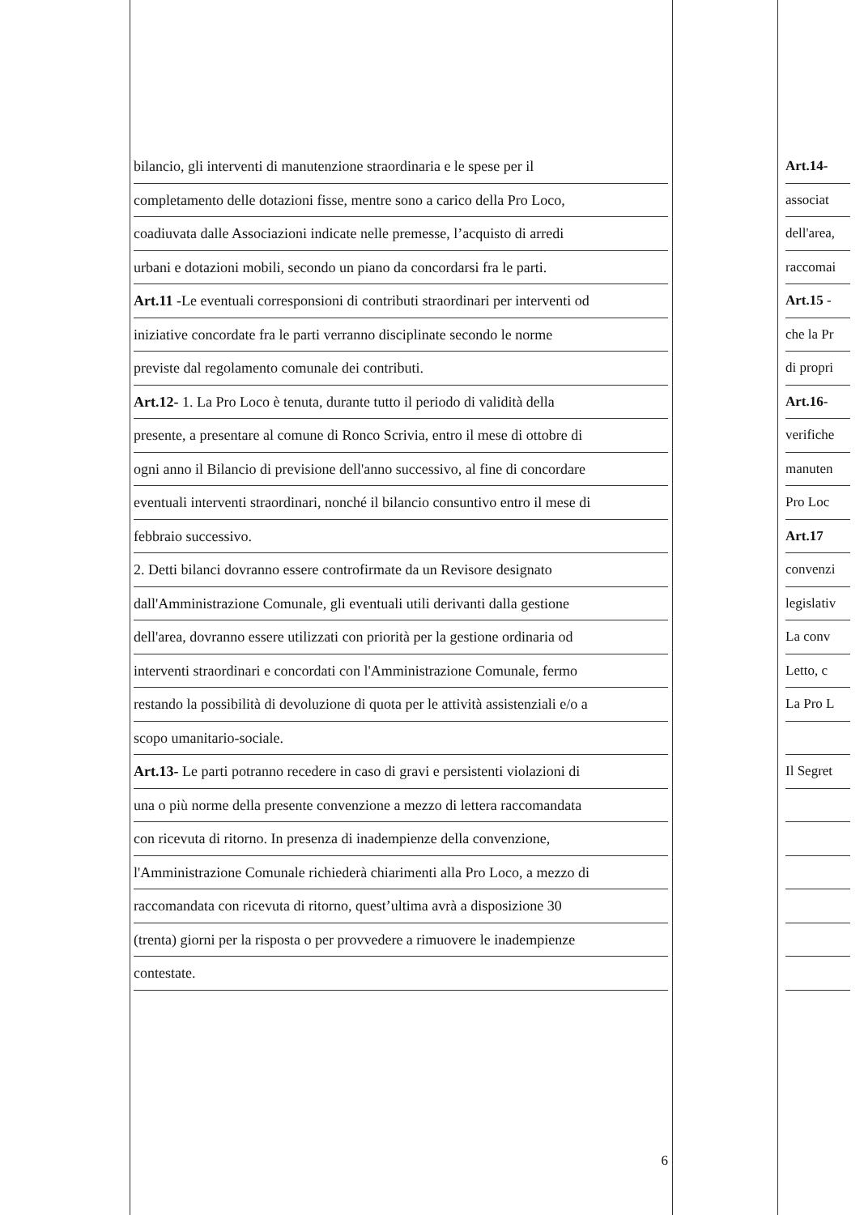bilancio, gli interventi di manutenzione straordinaria e le spese per il
completamento delle dotazioni fisse, mentre sono a carico della Pro Loco,
coadiuvata dalle Associazioni indicate nelle premesse, l’acquisto di arredi
urbani e dotazioni mobili, secondo un piano da concordarsi fra le parti.
Art.11 -Le eventuali corresponsioni di contributi straordinari per interventi od
iniziative concordate fra le parti verranno disciplinate secondo le norme
previste dal regolamento comunale dei contributi.
Art.12- 1. La Pro Loco è tenuta, durante tutto il periodo di validità della
presente, a presentare al comune di Ronco Scrivia, entro il mese di ottobre di
ogni anno il Bilancio di previsione dell'anno successivo, al fine di concordare
eventuali interventi straordinari, nonché il bilancio consuntivo entro il mese di
febbraio successivo.
2. Detti bilanci dovranno essere controfirmate da un Revisore designato
dall'Amministrazione Comunale, gli eventuali utili derivanti dalla gestione
dell'area, dovranno essere utilizzati con priorità per la gestione ordinaria od
interventi straordinari e concordati con l'Amministrazione Comunale, fermo
restando la possibilità di devoluzione di quota per le attività assistenziali e/o a
scopo umanitario-sociale.
Art.13- Le parti potranno recedere in caso di gravi e persistenti violazioni di
una o più norme della presente convenzione a mezzo di lettera raccomandata
con ricevuta di ritorno. In presenza di inadempienze della convenzione,
l'Amministrazione Comunale richiederà chiarimenti alla Pro Loco, a mezzo di
raccomandata con ricevuta di ritorno, quest’ultima avrà a disposizione 30
(trenta) giorni per la risposta o per provvedere a rimuovere le inadempienze
contestate.
6
Art.14-
associat
dell'area,
raccomai
Art.15 -
che la Pr
di propri
Art.16-
verifiche
manuten
Pro Loc
Art.17
convenzi
legislativ
La conv
Letto, c
La Pro L
Il Segret